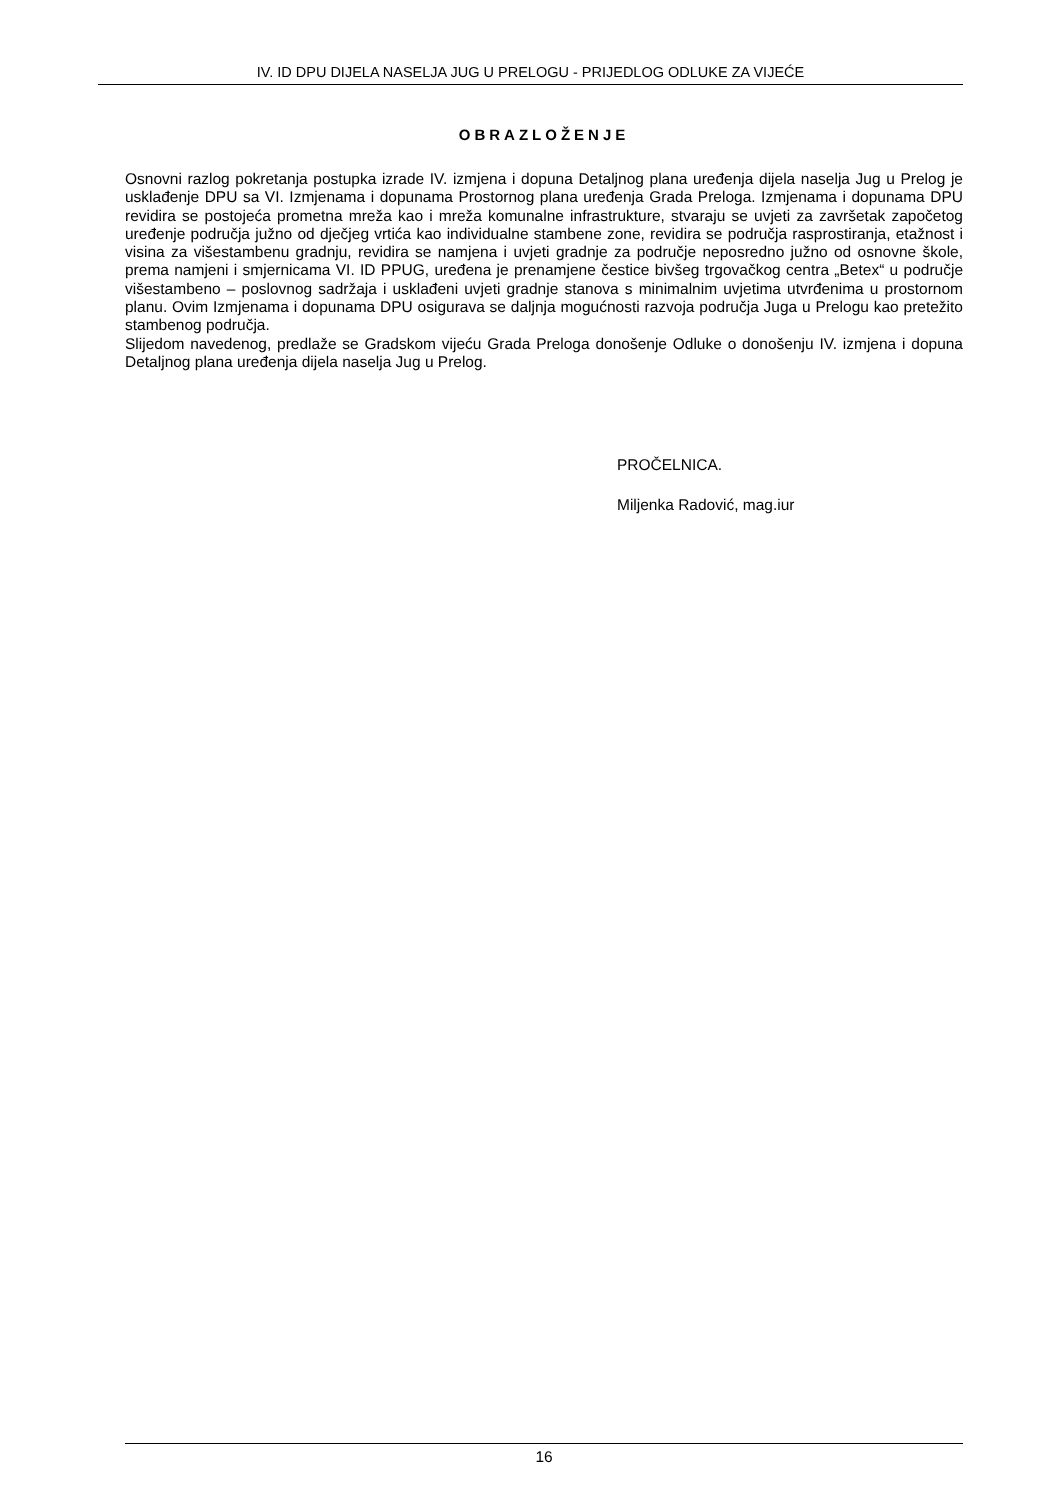IV. ID DPU DIJELA NASELJA JUG U PRELOGU - PRIJEDLOG ODLUKE ZA VIJEĆE
OBRAZLOŽENJE
Osnovni razlog pokretanja postupka izrade IV. izmjena i dopuna Detaljnog plana uređenja dijela naselja Jug u Prelog je usklađenje DPU sa VI. Izmjenama i dopunama Prostornog plana uređenja Grada Preloga. Izmjenama i dopunama DPU revidira se postojeća prometna mreža kao i mreža komunalne infrastrukture, stvaraju se uvjeti za završetak započetog uređenje područja južno od dječjeg vrtića kao individualne stambene zone, revidira se područja rasprostiranja, etažnost i visina za višestambenu gradnju, revidira se namjena i uvjeti gradnje za područje neposredno južno od osnovne škole, prema namjeni i smjernicama VI. ID PPUG, uređena je prenamjene čestice bivšeg trgovačkog centra „Betex“ u područje višestambeno – poslovnog sadržaja i usklađeni uvjeti gradnje stanova s minimalnim uvjetima utvrđenima u prostornom planu. Ovim Izmjenama i dopunama DPU osigurava se daljnja mogućnosti razvoja područja Juga u Prelogu kao pretežito stambenog područja.
Slijedom navedenog, predlaže se Gradskom vijeću Grada Preloga donošenje Odluke o donošenju IV. izmjena i dopuna Detaljnog plana uređenja dijela naselja Jug u Prelog.
PROČELNICA.
Miljenka Radović, mag.iur
16